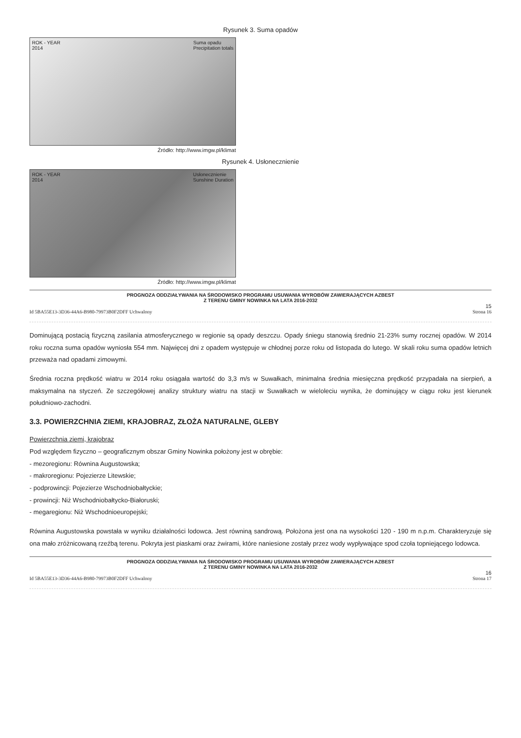Rysunek 3. Suma opadów
ROK - YEAR
2014 Suma opadu
Precipitation totals
Źródło: http://www.imgw.pl/klimat
Rysunek 4. Usłonecznienie
ROK - YEAR
2014 Usłonecznienie
Sunshine Duration
Źródło: http://www.imgw.pl/klimat
PROGNOZA ODDZIAŁYWANIA NA ŚRODOWISKO PROGRAMU USUWANIA WYROBÓW ZAWIERAJĄCYCH AZBEST
Z TERENU GMINY NOWINKA NA LATA 2016-2032
15
Id 5BA55E13-3D36-44A6-B980-79973B0F2DFF Uchwalony Strona 16
Dominującą postacią fizyczną zasilania atmosferycznego w regionie są opady deszczu. Opady śniegu stanowią średnio 21-23% sumy rocznej opadów. W 2014 roku roczna suma opadów wyniosła 554 mm. Najwięcej dni z opadem występuje w chłodnej porze roku od listopada do lutego. W skali roku suma opadów letnich przeważa nad opadami zimowymi.
Średnia roczna prędkość wiatru w 2014 roku osiągała wartość do 3,3 m/s w Suwałkach, minimalna średnia miesięczna prędkość przypadała na sierpień, a maksymalna na styczeń. Ze szczegółowej analizy struktury wiatru na stacji w Suwałkach w wieloleciu wynika, że dominujący w ciągu roku jest kierunek południowo-zachodni.
3.3. POWIERZCHNIA ZIEMI, KRAJOBRAZ, ZŁOŻA NATURALNE, GLEBY
Powierzchnia ziemi, krajobraz
Pod względem fizyczno – geograficznym obszar Gminy Nowinka położony jest w obrębie:
- mezoregionu: Równina Augustowska;
- makroregionu: Pojezierze Litewskie;
- podprowincji: Pojezierze Wschodniobałtyckie;
- prowincji: Niż Wschodniobałtycko-Białoruski;
- megaregionu: Niż Wschodnioeuropejski;
Równina Augustowska powstała w wyniku działalności lodowca. Jest równiną sandrową. Położona jest ona na wysokości 120 - 190 m n.p.m. Charakteryzuje się ona mało zróżnicowaną rzeźbą terenu. Pokryta jest piaskami oraz żwirami, które naniesione zostały przez wody wypływające spod czoła topniejącego lodowca.
PROGNOZA ODDZIAŁYWANIA NA ŚRODOWISKO PROGRAMU USUWANIA WYROBÓW ZAWIERAJĄCYCH AZBEST
Z TERENU GMINY NOWINKA NA LATA 2016-2032
16
Id 5BA55E13-3D36-44A6-B980-79973B0F2DFF Uchwalony Strona 17